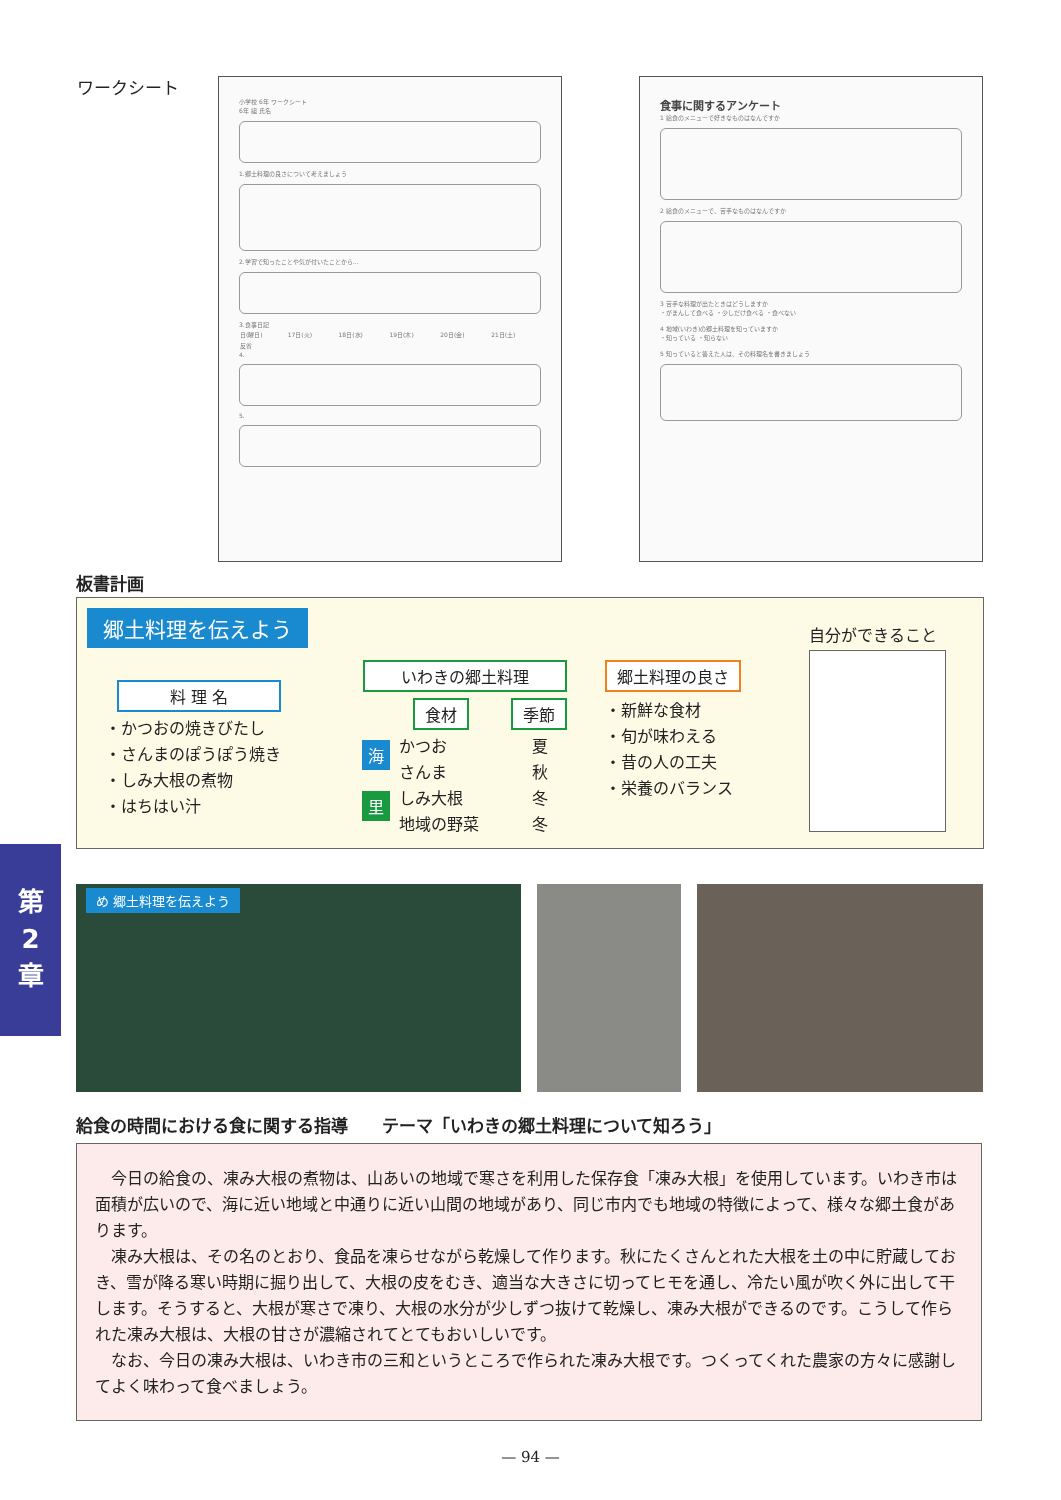ワークシート
小学校 6年 ワークシート
6年 組 氏名
1.郷土料理の良さについて考えましょう
2.学習で知ったことや気が付いたことから…
3.食事日記
| 日(曜日) | 17日(火) | 18日(水) | 19日(木) | 20日(金) | 21日(土) |
| 反省 | | | | | |
4.
5.
食事に関するアンケート
1 給食のメニューで好きなものはなんですか
2 給食のメニューで、苦手なものはなんですか
3 苦手な料理が出たときはどうしますか
・がまんして食べる ・少しだけ食べる ・食べない
4 地域(いわき)の郷土料理を知っていますか
・知っている ・知らない
5 知っていると答えた人は、その料理名を書きましょう
板書計画
郷土料理を伝えよう
料 理 名
・かつおの焼きびたし
・さんまのぽうぽう焼き
・しみ大根の煮物
・はちはい汁
いわきの郷土料理
食材 季節
海
里
かつお
さんま
しみ大根
地域の野菜
夏
秋
冬
冬
郷土料理の良さ
・新鮮な食材
・旬が味わえる
・昔の人の工夫
・栄養のバランス
自分ができること
第
2
章
め 郷土料理を伝えよう
給食の時間における食に関する指導　　テーマ「いわきの郷土料理について知ろう」
今日の給食の、凍み大根の煮物は、山あいの地域で寒さを利用した保存食「凍み大根」を使用しています。いわき市は面積が広いので、海に近い地域と中通りに近い山間の地域があり、同じ市内でも地域の特徴によって、様々な郷土食があります。
凍み大根は、その名のとおり、食品を凍らせながら乾燥して作ります。秋にたくさんとれた大根を土の中に貯蔵しておき、雪が降る寒い時期に掘り出して、大根の皮をむき、適当な大きさに切ってヒモを通し、冷たい風が吹く外に出して干します。そうすると、大根が寒さで凍り、大根の水分が少しずつ抜けて乾燥し、凍み大根ができるのです。こうして作られた凍み大根は、大根の甘さが濃縮されてとてもおいしいです。
なお、今日の凍み大根は、いわき市の三和というところで作られた凍み大根です。つくってくれた農家の方々に感謝してよく味わって食べましょう。
— 94 —